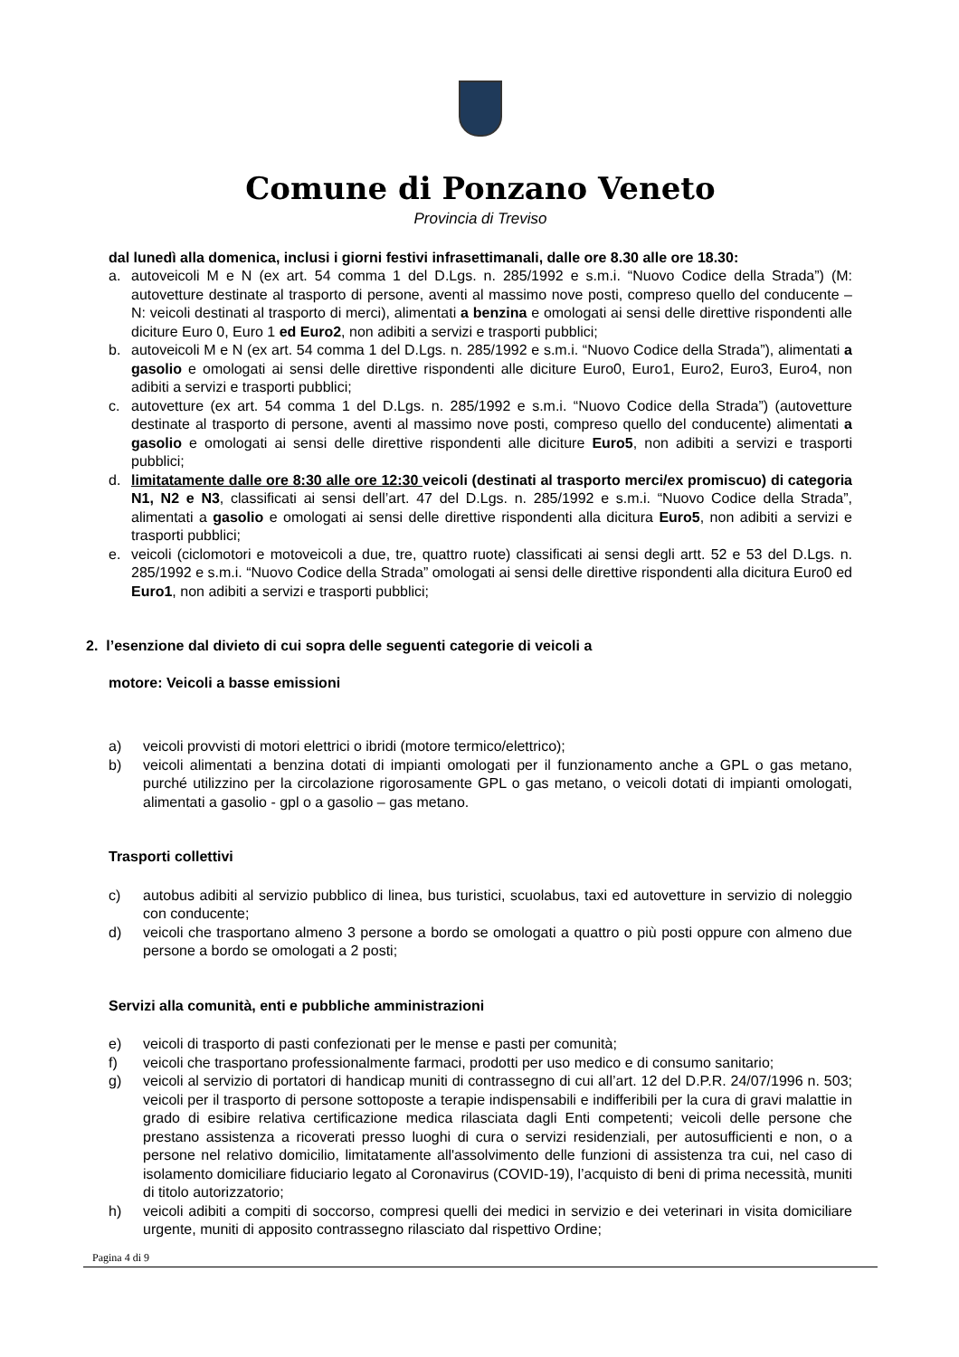Comune di Ponzano Veneto
Provincia di Treviso
dal lunedì alla domenica, inclusi i giorni festivi infrasettimanali, dalle ore 8.30 alle ore 18.30:
a. autoveicoli M e N (ex art. 54 comma 1 del D.Lgs. n. 285/1992 e s.m.i. “Nuovo Codice della Strada”) (M: autovetture destinate al trasporto di persone, aventi al massimo nove posti, compreso quello del conducente – N: veicoli destinati al trasporto di merci), alimentati a benzina e omologati ai sensi delle direttive rispondenti alle diciture Euro 0, Euro 1 ed Euro2, non adibiti a servizi e trasporti pubblici;
b. autoveicoli M e N (ex art. 54 comma 1 del D.Lgs. n. 285/1992 e s.m.i. “Nuovo Codice della Strada”), alimentati a gasolio e omologati ai sensi delle direttive rispondenti alle diciture Euro0, Euro1, Euro2, Euro3, Euro4, non adibiti a servizi e trasporti pubblici;
c. autovetture (ex art. 54 comma 1 del D.Lgs. n. 285/1992 e s.m.i. “Nuovo Codice della Strada”) (autovetture destinate al trasporto di persone, aventi al massimo nove posti, compreso quello del conducente) alimentati a gasolio e omologati ai sensi delle direttive rispondenti alle diciture Euro5, non adibiti a servizi e trasporti pubblici;
d. limitatamente dalle ore 8:30 alle ore 12:30 veicoli (destinati al trasporto merci/ex promiscuo) di categoria N1, N2 e N3, classificati ai sensi dell’art. 47 del D.Lgs. n. 285/1992 e s.m.i. “Nuovo Codice della Strada”, alimentati a gasolio e omologati ai sensi delle direttive rispondenti alla dicitura Euro5, non adibiti a servizi e trasporti pubblici;
e. veicoli (ciclomotori e motoveicoli a due, tre, quattro ruote) classificati ai sensi degli artt. 52 e 53 del D.Lgs. n. 285/1992 e s.m.i. “Nuovo Codice della Strada” omologati ai sensi delle direttive rispondenti alla dicitura Euro0 ed Euro1, non adibiti a servizi e trasporti pubblici;
2. l’esenzione dal divieto di cui sopra delle seguenti categorie di veicoli a
motore: Veicoli a basse emissioni
a) veicoli provvisti di motori elettrici o ibridi (motore termico/elettrico);
b) veicoli alimentati a benzina dotati di impianti omologati per il funzionamento anche a GPL o gas metano, purché utilizzino per la circolazione rigorosamente GPL o gas metano, o veicoli dotati di impianti omologati, alimentati a gasolio - gpl o a gasolio – gas metano.
Trasporti collettivi
c) autobus adibiti al servizio pubblico di linea, bus turistici, scuolabus, taxi ed autovetture in servizio di noleggio con conducente;
d) veicoli che trasportano almeno 3 persone a bordo se omologati a quattro o più posti oppure con almeno due persone a bordo se omologati a 2 posti;
Servizi alla comunità, enti e pubbliche amministrazioni
e) veicoli di trasporto di pasti confezionati per le mense e pasti per comunità;
f) veicoli che trasportano professionalmente farmaci, prodotti per uso medico e di consumo sanitario;
g) veicoli al servizio di portatori di handicap muniti di contrassegno di cui all’art. 12 del D.P.R. 24/07/1996 n. 503; veicoli per il trasporto di persone sottoposte a terapie indispensabili e indifferibili per la cura di gravi malattie in grado di esibire relativa certificazione medica rilasciata dagli Enti competenti; veicoli delle persone che prestano assistenza a ricoverati presso luoghi di cura o servizi residenziali, per autosufficienti e non, o a persone nel relativo domicilio, limitatamente all'assolvimento delle funzioni di assistenza tra cui, nel caso di isolamento domiciliare fiduciario legato al Coronavirus (COVID-19), l’acquisto di beni di prima necessità, muniti di titolo autorizzatorio;
h) veicoli adibiti a compiti di soccorso, compresi quelli dei medici in servizio e dei veterinari in visita domiciliare urgente, muniti di apposito contrassegno rilasciato dal rispettivo Ordine;
Pagina 4 di 9